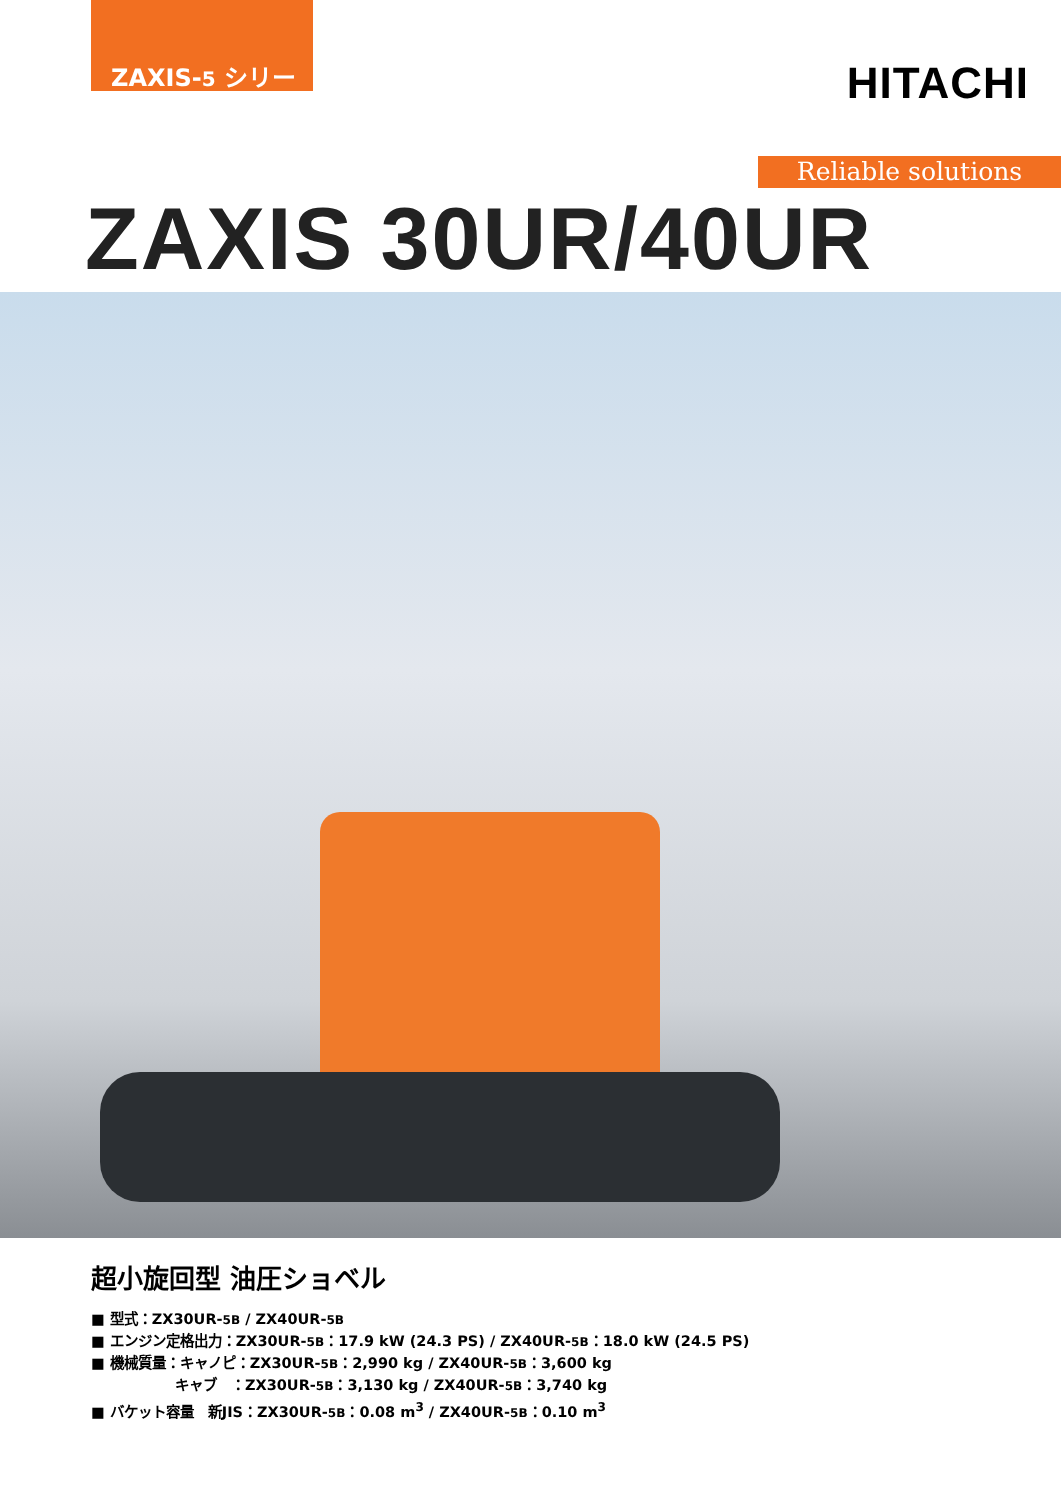ZAXIS-5 シリーズ
HITACHI
Reliable solutions
ZAXIS 30UR/40UR
超小旋回型 油圧ショベル
■ 型式：ZX30UR-5B / ZX40UR-5B
■ エンジン定格出力：ZX30UR-5B：17.9 kW (24.3 PS) / ZX40UR-5B：18.0 kW (24.5 PS)
■ 機械質量：キャノピ：ZX30UR-5B：2,990 kg / ZX40UR-5B：3,600 kg
キャブ　：ZX30UR-5B：3,130 kg / ZX40UR-5B：3,740 kg
■ バケット容量　新JIS：ZX30UR-5B：0.08 m<sup>3</sup> / ZX40UR-5B：0.10 m<sup>3</sup>